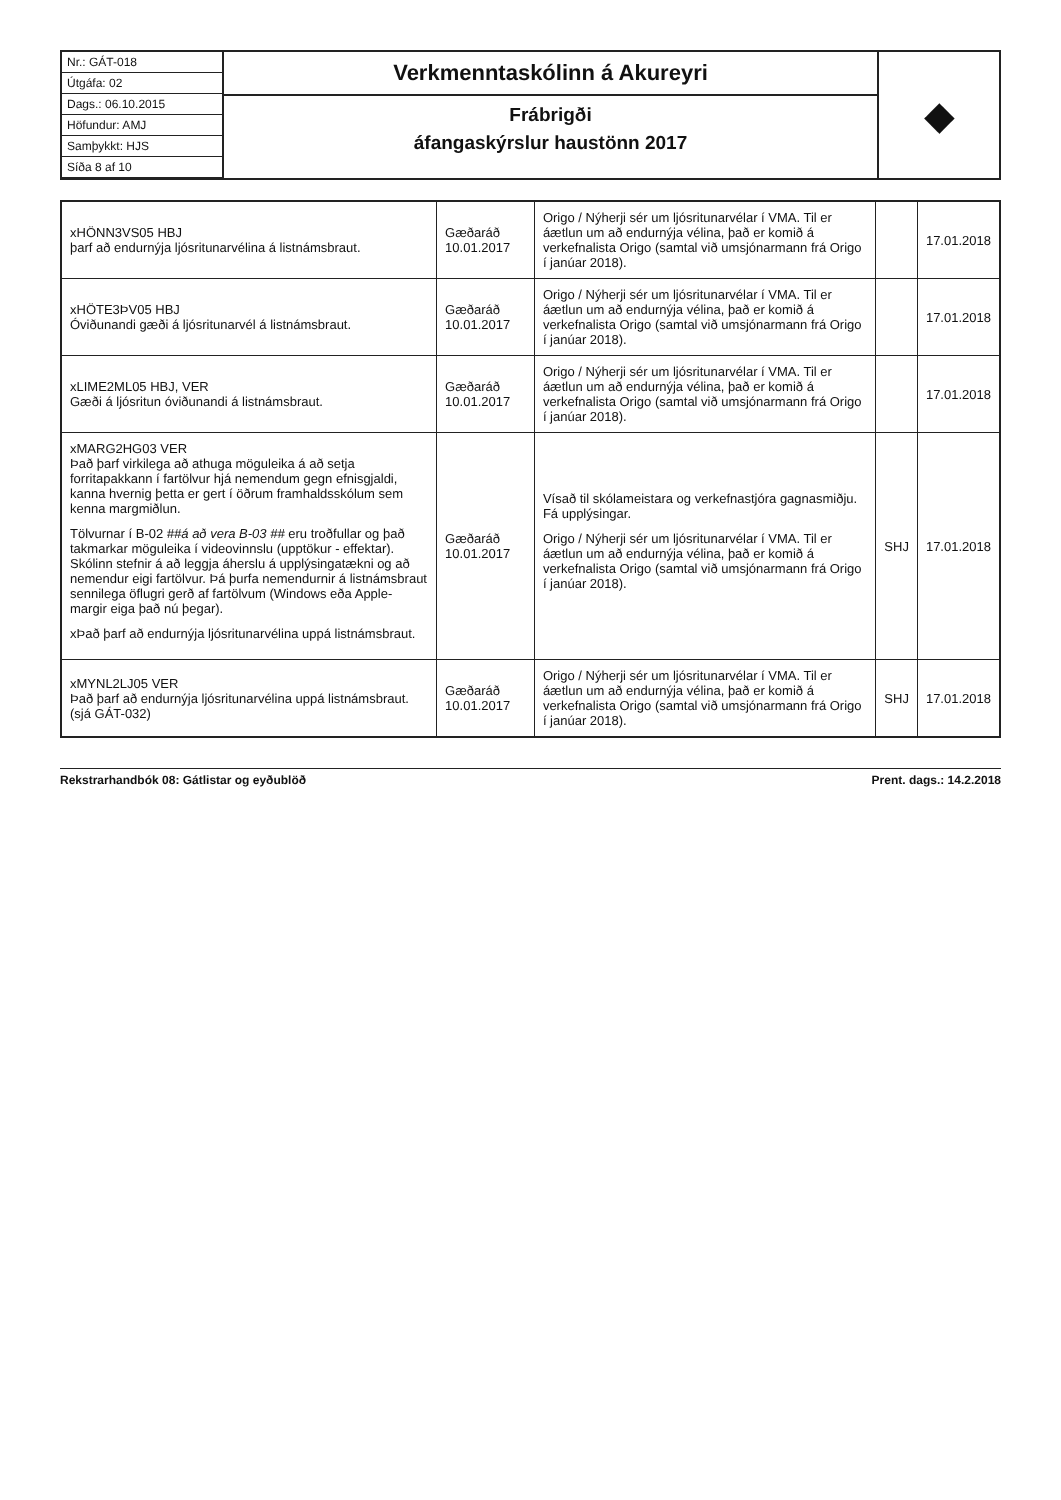Nr.: GÁT-018
Útgáfa: 02
Dags.: 06.10.2015
Höfundur: AMJ
Samþykkt: HJS
Síða 8 af 10
Verkmenntaskólinn á Akureyri
Frábrigði
áfangaskýrslur haustönn 2017
◆
| xHÖNN3VS05 HBJ þarf að endurnýja ljósritunarvélina á listnámsbraut. | Gæðaráð 10.01.2017 | Origo / Nýherji sér um ljósritunarvélar í VMA. Til er áætlun um að endurnýja vélina, það er komið á verkefnalista Origo (samtal við umsjónarmann frá Origo í janúar 2018). | | 17.01.2018 |
| xHÖTE3ÞV05 HBJ Óviðunandi gæði á ljósritunarvél á listnámsbraut. | Gæðaráð 10.01.2017 | Origo / Nýherji sér um ljósritunarvélar í VMA. Til er áætlun um að endurnýja vélina, það er komið á verkefnalista Origo (samtal við umsjónarmann frá Origo í janúar 2018). | | 17.01.2018 |
| xLIME2ML05 HBJ, VER Gæði á ljósritun óviðunandi á listnámsbraut. | Gæðaráð 10.01.2017 | Origo / Nýherji sér um ljósritunarvélar í VMA. Til er áætlun um að endurnýja vélina, það er komið á verkefnalista Origo (samtal við umsjónarmann frá Origo í janúar 2018). | | 17.01.2018 |
| xMARG2HG03 VER Það þarf virkilega að athuga möguleika á að setja forritapakkann í fartölvur hjá nemendum gegn efnisgjaldi, kanna hvernig þetta er gert í öðrum framhaldsskólum sem kenna margmiðlun. Tölvurnar í B-02 ##á að vera B-03 ## eru troðfullar og það takmarkar möguleika í videovinnslu (upptökur - effektar). Skólinn stefnir á að leggja áherslu á upplýsingatækni og að nemendur eigi fartölvur. Þá þurfa nemendurnir á listnámsbraut sennilega öflugri gerð af fartölvum (Windows eða Apple- margir eiga það nú þegar). xÞað þarf að endurnýja ljósritunarvélina uppá listnámsbraut. | Gæðaráð 10.01.2017 | Vísað til skólameistara og verkefnastjóra gagnasmiðju. Fá upplýsingar. Origo / Nýherji sér um ljósritunarvélar í VMA. Til er áætlun um að endurnýja vélina, það er komið á verkefnalista Origo (samtal við umsjónarmann frá Origo í janúar 2018). | SHJ | 17.01.2018 |
| xMYNL2LJ05 VER Það þarf að endurnýja ljósritunarvélina uppá listnámsbraut. (sjá GÁT-032) | Gæðaráð 10.01.2017 | Origo / Nýherji sér um ljósritunarvélar í VMA. Til er áætlun um að endurnýja vélina, það er komið á verkefnalista Origo (samtal við umsjónarmann frá Origo í janúar 2018). | SHJ | 17.01.2018 |
Rekstrarhandbók 08: Gátlistar og eyðublöð Prent. dags.: 14.2.2018